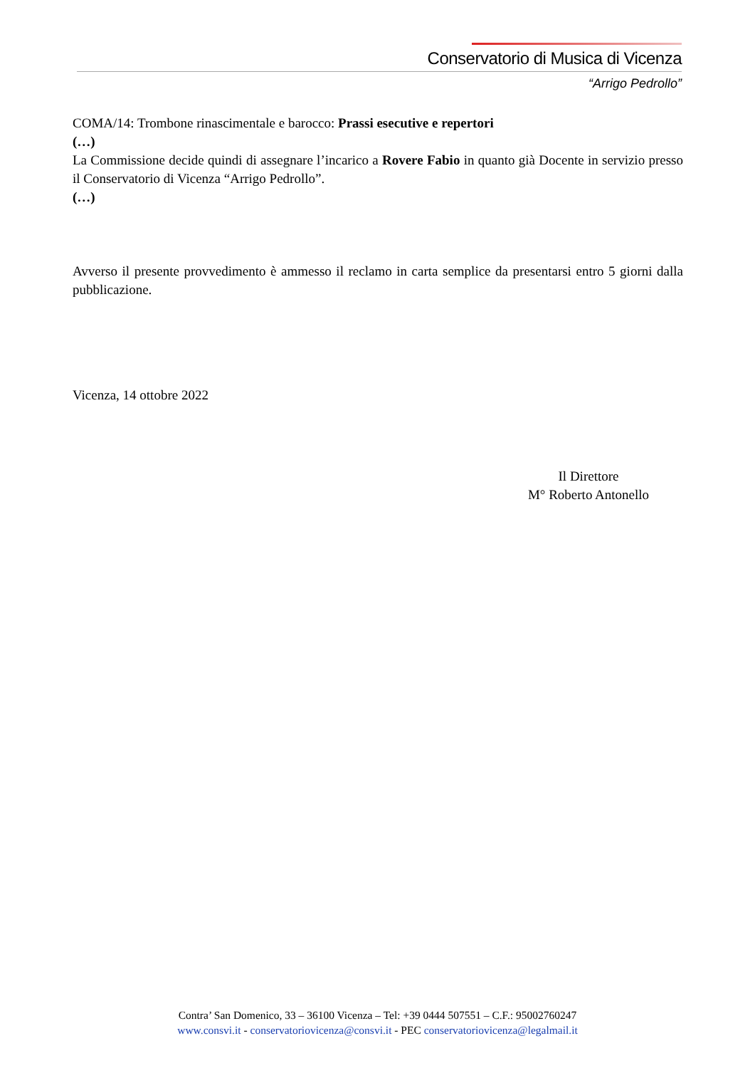Conservatorio di Musica di Vicenza
“Arrigo Pedrollo”
COMA/14: Trombone rinascimentale e barocco: Prassi esecutive e repertori
(…)
La Commissione decide quindi di assegnare l’incarico a Rovere Fabio in quanto già Docente in servizio presso il Conservatorio di Vicenza “Arrigo Pedrollo”.
(…)
Avverso il presente provvedimento è ammesso il reclamo in carta semplice da presentarsi entro 5 giorni dalla pubblicazione.
Vicenza, 14 ottobre 2022
Il Direttore
M° Roberto Antonello
Contra’ San Domenico, 33 – 36100 Vicenza – Tel: +39 0444 507551 – C.F.: 95002760247
www.consvi.it - conservatoriovicenza@consvi.it - PEC conservatoriovicenza@legalmail.it